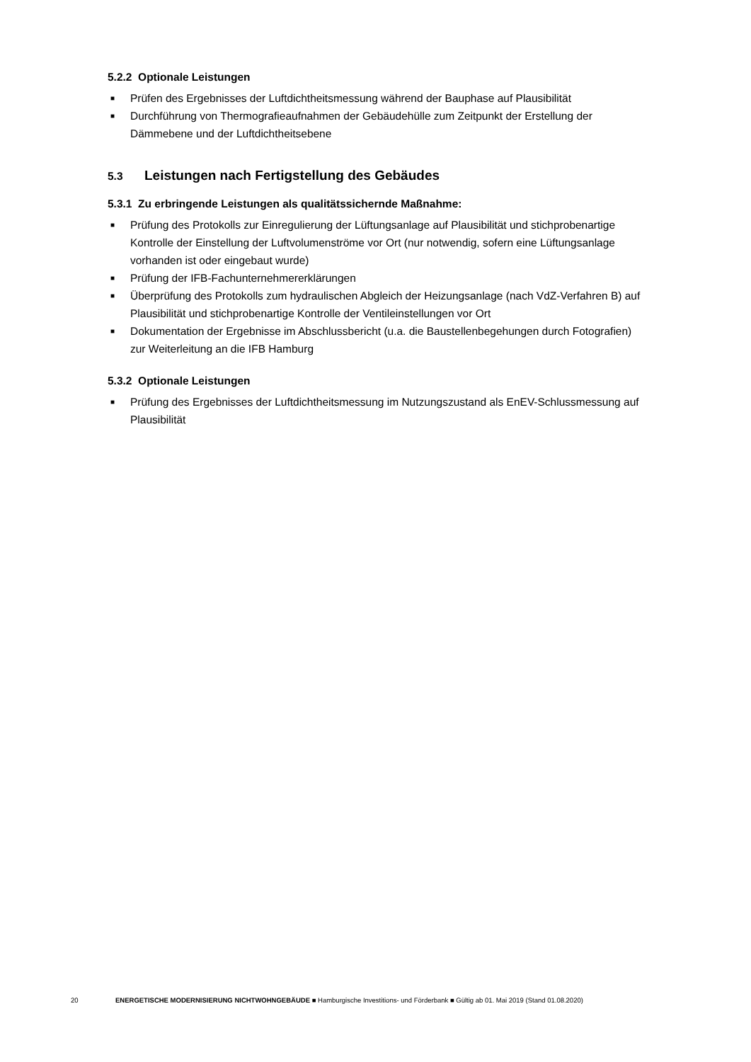5.2.2 Optionale Leistungen
■ Prüfen des Ergebnisses der Luftdichtheitsmessung während der Bauphase auf Plausibilität
■ Durchführung von Thermografieaufnahmen der Gebäudehülle zum Zeitpunkt der Erstellung der Dämmebene und der Luftdichtheitsebene
5.3 Leistungen nach Fertigstellung des Gebäudes
5.3.1 Zu erbringende Leistungen als qualitätssichernde Maßnahme:
■ Prüfung des Protokolls zur Einregulierung der Lüftungsanlage auf Plausibilität und stichprobenartige Kontrolle der Einstellung der Luftvolumenströme vor Ort (nur notwendig, sofern eine Lüftungsanlage vorhanden ist oder eingebaut wurde)
■ Prüfung der IFB-Fachunternehmererklärungen
■ Überprüfung des Protokolls zum hydraulischen Abgleich der Heizungsanlage (nach VdZ-Verfahren B) auf Plausibilität und stichprobenartige Kontrolle der Ventileinstellungen vor Ort
■ Dokumentation der Ergebnisse im Abschlussbericht (u.a. die Baustellenbegehungen durch Fotografien) zur Weiterleitung an die IFB Hamburg
5.3.2 Optionale Leistungen
■ Prüfung des Ergebnisses der Luftdichtheitsmessung im Nutzungszustand als EnEV-Schlussmessung auf Plausibilität
20 ENERGETISCHE MODERNISIERUNG NICHTWOHNGEBÄUDE ■ Hamburgische Investitions- und Förderbank ■ Gültig ab 01. Mai 2019 (Stand 01.08.2020)